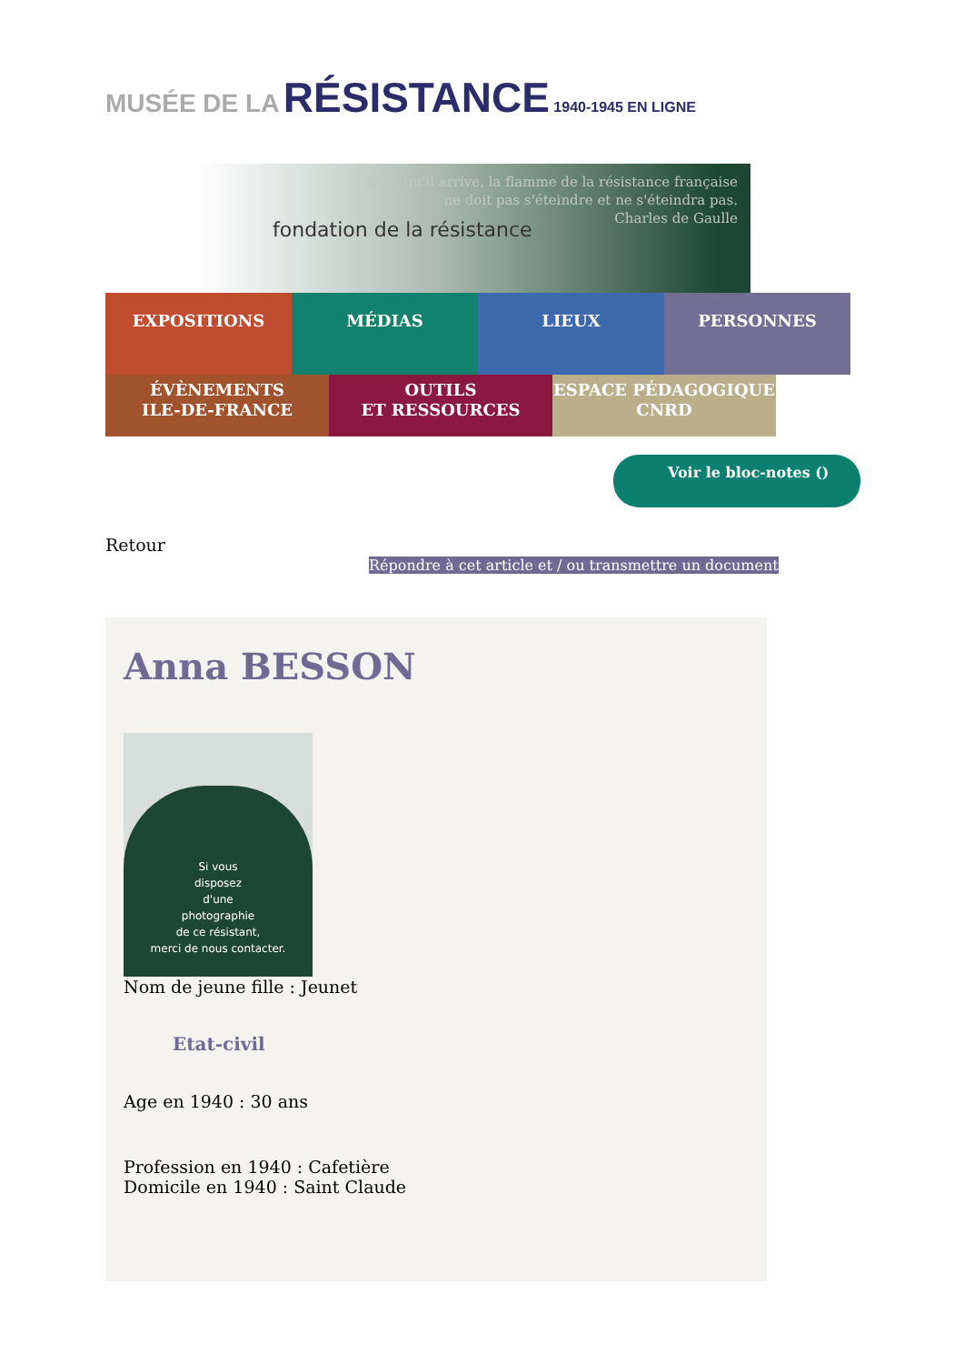MUSÉE DE LA RÉSISTANCE 1940-1945 EN LIGNE
Quoi qu'il arrive, la flamme de la résistance française
ne doit pas s'éteindre et ne s'éteindra pas.
Charles de Gaulle
fondation de la résistance
EXPOSITIONS MÉDIAS LIEUX PERSONNES
ÉVÈNEMENTS
ILE-DE-FRANCE
OUTILS
ET RESSOURCES
ESPACE PÉDAGOGIQUE
CNRD
Voir le bloc-notes ()
Retour
Répondre à cet article et / ou transmettre un document
Anna BESSON
Si vous
disposez
d'une
photographie
de ce résistant,
merci de nous contacter.
Nom de jeune fille : Jeunet
Etat-civil
Age en 1940 : 30 ans
Profession en 1940 : Cafetière
Domicile en 1940 : Saint Claude